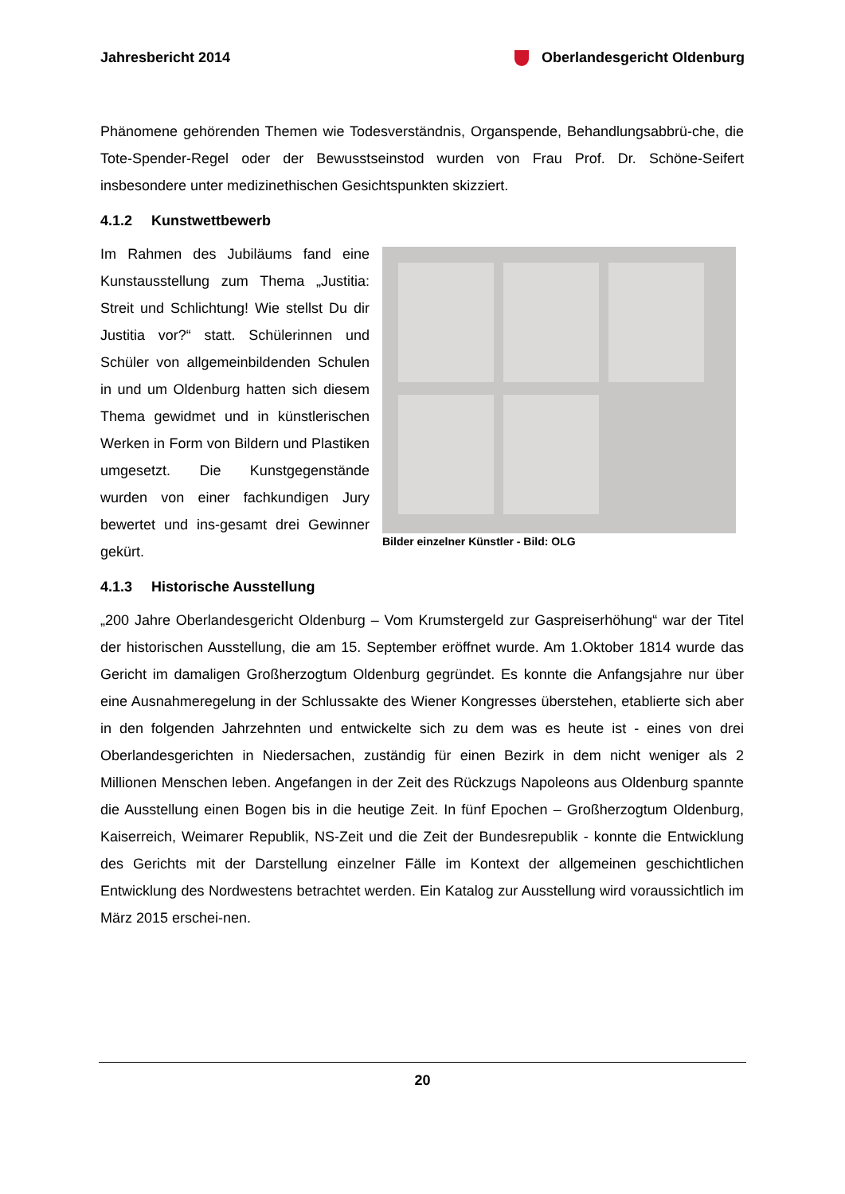Jahresbericht 2014 Oberlandesgericht Oldenburg
Phänomene gehörenden Themen wie Todesverständnis, Organspende, Behandlungsabbrü-che, die Tote-Spender-Regel oder der Bewusstseinstod wurden von Frau Prof. Dr. Schöne-Seifert insbesondere unter medizinethischen Gesichtspunkten skizziert.
4.1.2 Kunstwettbewerb
Im Rahmen des Jubiläums fand eine Kunstausstellung zum Thema „Justitia: Streit und Schlichtung! Wie stellst Du dir Justitia vor?“ statt. Schülerinnen und Schüler von allgemeinbildenden Schulen in und um Oldenburg hatten sich diesem Thema gewidmet und in künstlerischen Werken in Form von Bildern und Plastiken umgesetzt. Die Kunstgegenstände wurden von einer fachkundigen Jury bewertet und ins-gesamt drei Gewinner gekürt.
Bilder einzelner Künstler - Bild: OLG
4.1.3 Historische Ausstellung
„200 Jahre Oberlandesgericht Oldenburg – Vom Krumstergeld zur Gaspreiserhöhung“ war der Titel der historischen Ausstellung, die am 15. September eröffnet wurde. Am 1.Oktober 1814 wurde das Gericht im damaligen Großherzogtum Oldenburg gegründet. Es konnte die Anfangsjahre nur über eine Ausnahmeregelung in der Schlussakte des Wiener Kongresses überstehen, etablierte sich aber in den folgenden Jahrzehnten und entwickelte sich zu dem was es heute ist - eines von drei Oberlandesgerichten in Niedersachen, zuständig für einen Bezirk in dem nicht weniger als 2 Millionen Menschen leben. Angefangen in der Zeit des Rückzugs Napoleons aus Oldenburg spannte die Ausstellung einen Bogen bis in die heutige Zeit. In fünf Epochen – Großherzogtum Oldenburg, Kaiserreich, Weimarer Republik, NS-Zeit und die Zeit der Bundesrepublik - konnte die Entwicklung des Gerichts mit der Darstellung einzelner Fälle im Kontext der allgemeinen geschichtlichen Entwicklung des Nordwestens betrachtet werden. Ein Katalog zur Ausstellung wird voraussichtlich im März 2015 erschei-nen.
20